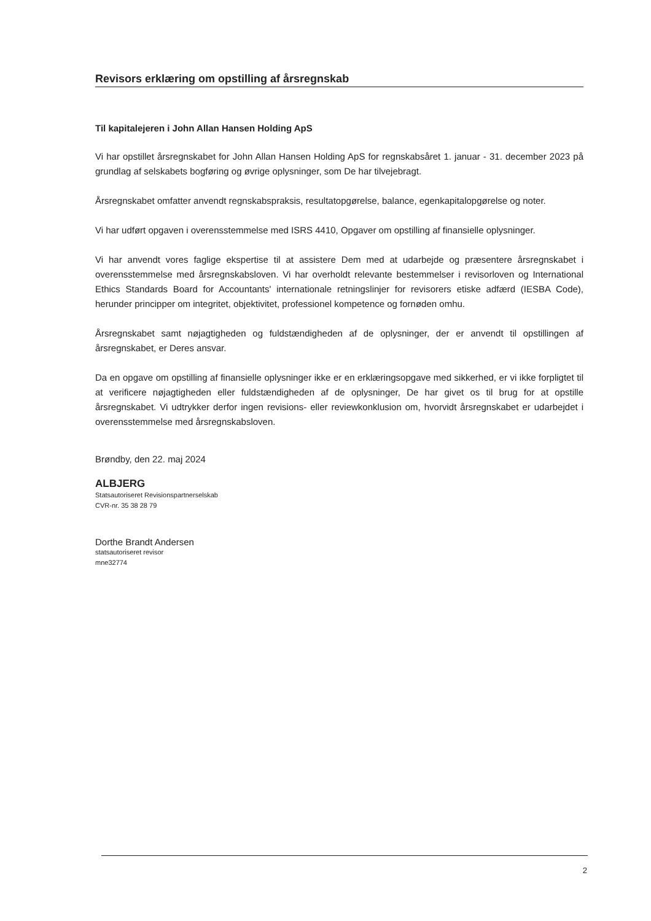Revisors erklæring om opstilling af årsregnskab
Til kapitalejeren i John Allan Hansen Holding ApS
Vi har opstillet årsregnskabet for John Allan Hansen Holding ApS for regnskabsåret 1. januar - 31. december 2023 på grundlag af selskabets bogføring og øvrige oplysninger, som De har tilvejebragt.
Årsregnskabet omfatter anvendt regnskabspraksis, resultatopgørelse, balance, egenkapitalopgørelse og noter.
Vi har udført opgaven i overensstemmelse med ISRS 4410, Opgaver om opstilling af finansielle oplysninger.
Vi har anvendt vores faglige ekspertise til at assistere Dem med at udarbejde og præsentere årsregnskabet i overensstemmelse med årsregnskabsloven. Vi har overholdt relevante bestemmelser i revisorloven og International Ethics Standards Board for Accountants' internationale retningslinjer for revisorers etiske adfærd (IESBA Code), herunder principper om integritet, objektivitet, professionel kompetence og fornøden omhu.
Årsregnskabet samt nøjagtigheden og fuldstændigheden af de oplysninger, der er anvendt til opstillingen af årsregnskabet, er Deres ansvar.
Da en opgave om opstilling af finansielle oplysninger ikke er en erklæringsopgave med sikkerhed, er vi ikke forpligtet til at verificere nøjagtigheden eller fuldstændigheden af de oplysninger, De har givet os til brug for at opstille årsregnskabet. Vi udtrykker derfor ingen revisions- eller reviewkonklusion om, hvorvidt årsregnskabet er udarbejdet i overensstemmelse med årsregnskabsloven.
Brøndby, den 22. maj 2024
ALBJERG
Statsautoriseret Revisionspartnerselskab
CVR-nr. 35 38 28 79
Dorthe Brandt Andersen
statsautoriseret revisor
mne32774
2